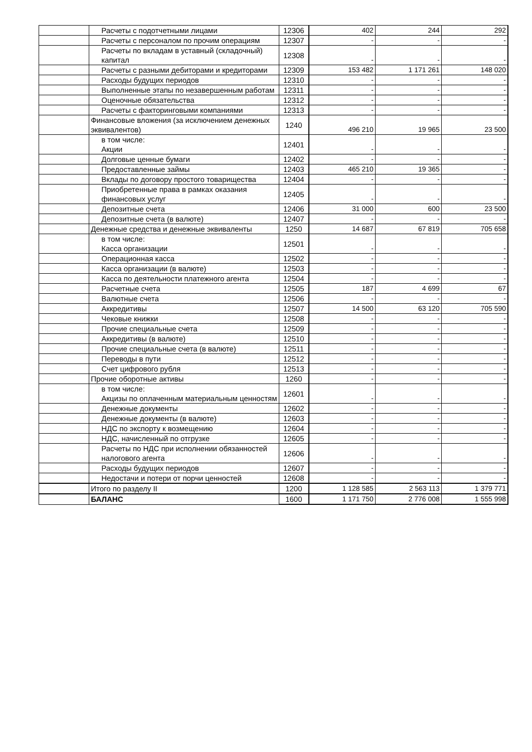| | Расчеты с подотчетными лицами | 12306 | 402 | 244 | 292 |
| | Расчеты с персоналом по прочим операциям | 12307 | - | - | - |
| | Расчеты по вкладам в уставный (складочный) капитал | 12308 | - | - | - |
| | Расчеты с разными дебиторами и кредиторами | 12309 | 153 482 | 1 171 261 | 148 020 |
| | Расходы будущих периодов | 12310 | - | - | - |
| | Выполненные этапы по незавершенным работам | 12311 | - | - | - |
| | Оценочные обязательства | 12312 | - | - | - |
| | Расчеты с факторинговыми компаниями | 12313 | - | - | - |
| | Финансовые вложения (за исключением денежных эквивалентов) | 1240 | 496 210 | 19 965 | 23 500 |
| | в том числе: Акции | 12401 | - | - | - |
| | Долговые ценные бумаги | 12402 | - | - | - |
| | Предоставленные займы | 12403 | 465 210 | 19 365 | - |
| | Вклады по договору простого товарищества | 12404 | - | - | - |
| | Приобретенные права в рамках оказания финансовых услуг | 12405 | - | - | - |
| | Депозитные счета | 12406 | 31 000 | 600 | 23 500 |
| | Депозитные счета (в валюте) | 12407 | - | - | - |
| | Денежные средства и денежные эквиваленты | 1250 | 14 687 | 67 819 | 705 658 |
| | в том числе: Касса организации | 12501 | - | - | - |
| | Операционная касса | 12502 | - | - | - |
| | Касса организации (в валюте) | 12503 | - | - | - |
| | Касса по деятельности платежного агента | 12504 | - | - | - |
| | Расчетные счета | 12505 | 187 | 4 699 | 67 |
| | Валютные счета | 12506 | - | - | - |
| | Аккредитивы | 12507 | 14 500 | 63 120 | 705 590 |
| | Чековые книжки | 12508 | - | - | - |
| | Прочие специальные счета | 12509 | - | - | - |
| | Аккредитивы (в валюте) | 12510 | - | - | - |
| | Прочие специальные счета (в валюте) | 12511 | - | - | - |
| | Переводы в пути | 12512 | - | - | - |
| | Счет цифрового рубля | 12513 | - | - | - |
| | Прочие оборотные активы | 1260 | - | - | - |
| | в том числе: Акцизы по оплаченным материальным ценностям | 12601 | - | - | - |
| | Денежные документы | 12602 | - | - | - |
| | Денежные документы (в валюте) | 12603 | - | - | - |
| | НДС по экспорту к возмещению | 12604 | - | - | - |
| | НДС, начисленный по отгрузке | 12605 | - | - | - |
| | Расчеты по НДС при исполнении обязанностей налогового агента | 12606 | - | - | - |
| | Расходы будущих периодов | 12607 | - | - | - |
| | Недостачи и потери от порчи ценностей | 12608 | - | - | - |
| | Итого по разделу II | 1200 | 1 128 585 | 2 563 113 | 1 379 771 |
| | БАЛАНС | 1600 | 1 171 750 | 2 776 008 | 1 555 998 |